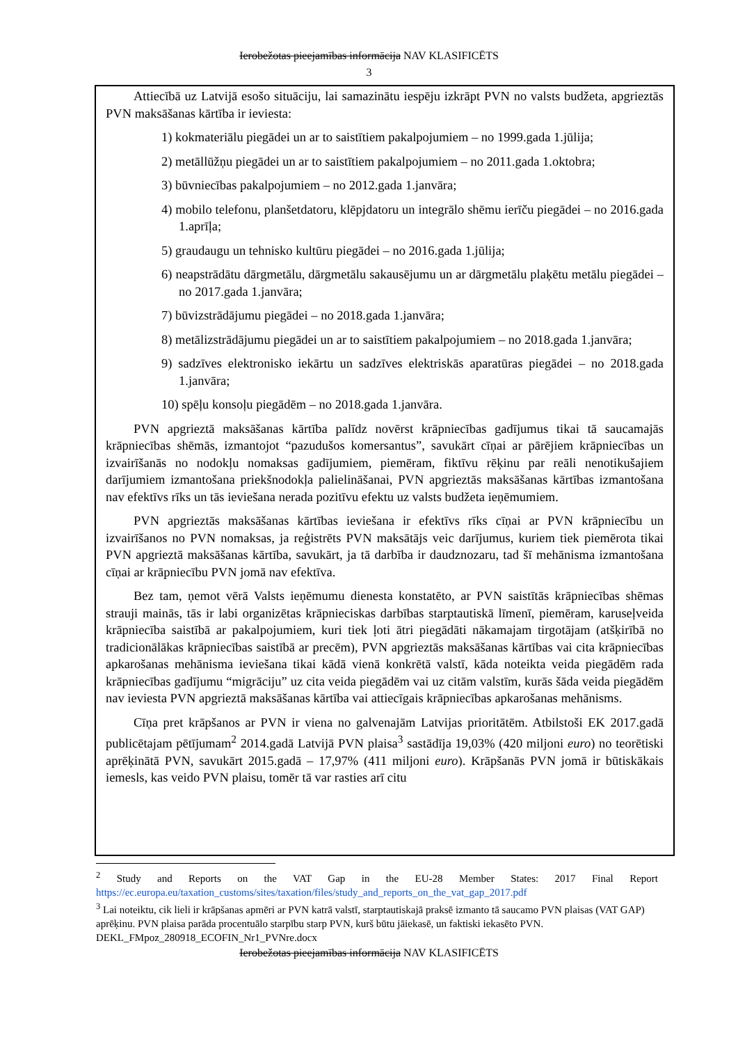Ierobežotas pieejamības informācija NAV KLASIFICĒTS
3
Attiecībā uz Latvijā esošo situāciju, lai samazinātu iespēju izkrāpt PVN no valsts budžeta, apgrieztās PVN maksāšanas kārtība ir ieviesta:
1) kokmateriālu piegādei un ar to saistītiem pakalpojumiem – no 1999.gada 1.jūlija;
2) metāllūžņu piegādei un ar to saistītiem pakalpojumiem – no 2011.gada 1.oktobra;
3) būvniecības pakalpojumiem – no 2012.gada 1.janvāra;
4) mobilo telefonu, planšetdatoru, klēpjdatoru un integrālo shēmu ierīču piegādei – no 2016.gada 1.aprīļa;
5) graudaugu un tehnisko kultūru piegādei – no 2016.gada 1.jūlija;
6) neapstrādātu dārgmetālu, dārgmetālu sakausējumu un ar dārgmetālu plaķētu metālu piegādei – no 2017.gada 1.janvāra;
7) būvizstrādājumu piegādei – no 2018.gada 1.janvāra;
8) metālizstrādājumu piegādei un ar to saistītiem pakalpojumiem – no 2018.gada 1.janvāra;
9) sadzīves elektronisko iekārtu un sadzīves elektriskās aparatūras piegādei – no 2018.gada 1.janvāra;
10) spēļu konsoļu piegādēm – no 2018.gada 1.janvāra.
PVN apgrieztā maksāšanas kārtība palīdz novērst krāpniecības gadījumus tikai tā saucamajās krāpniecības shēmās, izmantojot “pazudušos komersantus”, savukārt cīņai ar pārējiem krāpniecības un izvairīšanās no nodokļu nomaksas gadījumiem, piemēram, fiktīvu rēķinu par reāli nenotikušajiem darījumiem izmantošana priekšnodokļa palielināšanai, PVN apgrieztās maksāšanas kārtības izmantošana nav efektīvs rīks un tās ieviešana nerada pozitīvu efektu uz valsts budžeta ieņēmumiem.
PVN apgrieztās maksāšanas kārtības ieviešana ir efektīvs rīks cīņai ar PVN krāpniecību un izvairīšanos no PVN nomaksas, ja reģistrēts PVN maksātājs veic darījumus, kuriem tiek piemērota tikai PVN apgrieztā maksāšanas kārtība, savukārt, ja tā darbība ir daudznozaru, tad šī mehānisma izmantošana cīņai ar krāpniecību PVN jomā nav efektīva.
Bez tam, ņemot vērā Valsts ieņēmumu dienesta konstatēto, ar PVN saistītās krāpniecības shēmas strauji mainās, tās ir labi organizētas krāpnieciskas darbības starptautiskā līmenī, piemēram, karuseļveida krāpniecība saistībā ar pakalpojumiem, kuri tiek ļoti ātri piegādāti nākamajam tirgotājam (atšķirībā no tradicionālākas krāpniecības saistībā ar precēm), PVN apgrieztās maksāšanas kārtības vai cita krāpniecības apkarošanas mehānisma ieviešana tikai kādā vienā konkrētā valstī, kāda noteikta veida piegādēm rada krāpniecības gadījumu “migrāciju” uz cita veida piegādēm vai uz citām valstīm, kurās šāda veida piegādēm nav ieviesta PVN apgrieztā maksāšanas kārtība vai attiecīgais krāpniecības apkarošanas mehānisms.
Cīņa pret krāpšanos ar PVN ir viena no galvenajām Latvijas prioritātēm. Atbilstoši EK 2017.gadā publicētajam pētījumam<sup>2</sup> 2014.gadā Latvijā PVN plaisa<sup>3</sup> sastādīja 19,03% (420 miljoni euro) no teorētiski aprēķinātā PVN, savukārt 2015.gadā – 17,97% (411 miljoni euro). Krāpšanās PVN jomā ir būtiskākais iemesls, kas veido PVN plaisu, tomēr tā var rasties arī citu
<sup>2</sup> Study and Reports on the VAT Gap in the EU-28 Member States: 2017 Final Report https://ec.europa.eu/taxation_customs/sites/taxation/files/study_and_reports_on_the_vat_gap_2017.pdf
<sup>3</sup> Lai noteiktu, cik lieli ir krāpšanas apmēri ar PVN katrā valstī, starptautiskajā praksē izmanto tā saucamo PVN plaisas (VAT GAP) aprēķinu. PVN plaisa parāda procentuālo starpību starp PVN, kurš būtu jāiekasē, un faktiski iekasēto PVN.
DEKL_FMpoz_280918_ECOFIN_Nr1_PVNre.docx
Ierobežotas pieejamības informācija NAV KLASIFICĒTS